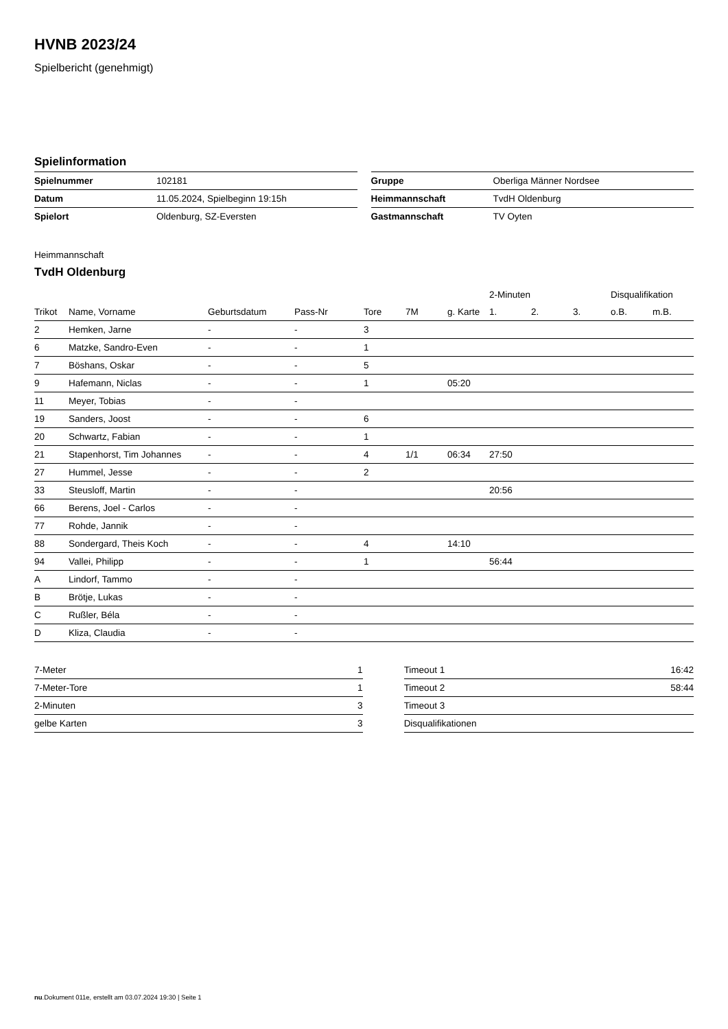HVNB 2023/24
Spielbericht (genehmigt)
Spielinformation
| Spielnummer | 102181 |
| Datum | 11.05.2024, Spielbeginn 19:15h |
| Spielort | Oldenburg, SZ-Eversten |
| Gruppe | Oberliga Männer Nordsee |
| Heimmannschaft | TvdH Oldenburg |
| Gastmannschaft | TV Oyten |
Heimmannschaft
TvdH Oldenburg
| | | | | | | | 2-Minuten | | | Disqualifikation | |
| --- | --- | --- | --- | --- | --- | --- | --- | --- | --- | --- | --- |
| Trikot | Name, Vorname | Geburtsdatum | Pass-Nr | Tore | 7M | g. Karte | 1. | 2. | 3. | o.B. | m.B. |
| 2 | Hemken, Jarne | - | - | 3 | | | | | | | |
| 6 | Matzke, Sandro-Even | - | - | 1 | | | | | | | |
| 7 | Böshans, Oskar | - | - | 5 | | | | | | | |
| 9 | Hafemann, Niclas | - | - | 1 | | 05:20 | | | | | |
| 11 | Meyer, Tobias | - | - | | | | | | | | |
| 19 | Sanders, Joost | - | - | 6 | | | | | | | |
| 20 | Schwartz, Fabian | - | - | 1 | | | | | | | |
| 21 | Stapenhorst, Tim Johannes | - | - | 4 | 1/1 | 06:34 | 27:50 | | | | |
| 27 | Hummel, Jesse | - | - | 2 | | | | | | | |
| 33 | Steusloff, Martin | - | - | | | | 20:56 | | | | |
| 66 | Berens, Joel - Carlos | - | - | | | | | | | | |
| 77 | Rohde, Jannik | - | - | | | | | | | | |
| 88 | Sondergard, Theis Koch | - | - | 4 | | 14:10 | | | | | |
| 94 | Vallei, Philipp | - | - | 1 | | | 56:44 | | | | |
| A | Lindorf, Tammo | - | - | | | | | | | | |
| B | Brötje, Lukas | - | - | | | | | | | | |
| C | Rußler, Béla | - | - | | | | | | | | |
| D | Kliza, Claudia | - | - | | | | | | | | |
| 7-Meter | 1 |
| 7-Meter-Tore | 1 |
| 2-Minuten | 3 |
| gelbe Karten | 3 |
| Timeout 1 | 16:42 |
| Timeout 2 | 58:44 |
| Timeout 3 | |
| Disqualifikationen | |
nu.Dokument 011e, erstellt am 03.07.2024 19:30 | Seite 1